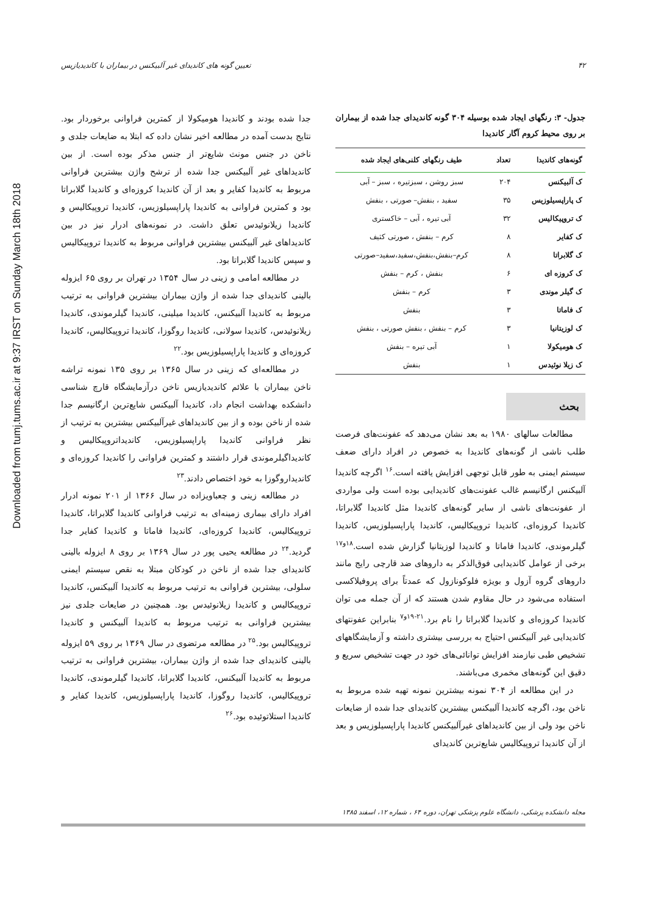Downloaded from tumj.tums.ac.ir at 9:37 IRST on Sunday March 18th 2018
۴۲ تعیین گونه های کاندیدای غیر آلبیکنس در بیماران با کاندیدیازیس
جدول- ۳: رنگهای ایجاد شده بوسیله ۳۰۴ گونه کاندیدای جدا شده از بیماران بر روی محیط کروم آگار کاندیدا
| گونه‌های کاندیدا | تعداد | طیف رنگهای کلنی‌های ایجاد شده |
| --- | --- | --- |
| ک آلبیکنس | ۲۰۴ | سبز روشن ، سبزتیره ، سبز – آبی |
| ک پاراپسیلوزیس | ۳۵ | سفید ، بنفش– صورتی ، بنفش |
| ک تروپیکالیس | ۳۲ | آبی تیره ، آبی – خاکستری |
| ک کفایر | ۸ | کرم – بنفش ، صورتی کثیف |
| ک گلابراتا | ۸ | کرم–بنفش،بنفش،سفید،سفید–صورتی |
| ک کروزه ای | ۶ | بنفش ، کرم – بنفش |
| ک گیلر موندی | ۳ | کرم – بنفش |
| ک فاماتا | ۳ | بنفش |
| ک لوزیتانیا | ۳ | کرم – بنفش ، بنفش صورتی ، بنفش |
| ک هومیکولا | ۱ | آبی تیره – بنفش |
| ک زیلا نوئیدس | ۱ | بنفش |
بحث
مطالعات سالهای ۱۹۸۰ به بعد نشان می‌دهد که عفونت‌های فرصت طلب ناشی از گونه‌های کاندیدا به خصوص در افراد دارای ضعف سیستم ایمنی به طور قابل توجهی افزایش یافته است.<sup>۱۶</sup> اگرچه کاندیدا آلبیکنس ارگانیسم غالب عفونت‌های کاندیدایی بوده است ولی مواردی از عفونت‌های ناشی از سایر گونه‌های کاندیدا مثل کاندیدا گلابراتا، کاندیدا کروزه‌ای، کاندیدا تروپیکالیس، کاندیدا پاراپسیلوزیس، کاندیدا گیلرموندی، کاندیدا فاماتا و کاندیدا لوزیتانیا گزارش شده است.<sup>۱۸و۱۷</sup> برخی از عوامل کاندیدایی فوق‌الذکر به داروهای ضد قارچی رایج مانند داروهای گروه آزول و بویژه فلوکونازول که عمدتاً برای پروفیلاکسی استفاده می‌شود در حال مقاوم شدن هستند که از آن جمله می توان کاندیدا کروزه‌ای و کاندیدا گلابراتا را نام برد.<sup>۲۱-۱۹و۷</sup> بنابراین عفونتهای کاندیدایی غیر آلبیکنس احتیاج به بررسی بیشتری داشته و آزمایشگاههای تشخیص طبی نیازمند افزایش توانائی‌های خود در جهت تشخیص سریع و دقیق این گونه‌های مخمری می‌باشند.
در این مطالعه از ۳۰۴ نمونه بیشترین نمونه تهیه شده مربوط به ناخن بود، اگرچه کاندیدا آلبیکنس بیشترین کاندیدای جدا شده از ضایعات ناخن بود ولی از بین کاندیداهای غیرآلبیکنس کاندیدا پاراپسیلوزیس و بعد از آن کاندیدا تروپیکالیس شایع‌ترین کاندیدای
جدا شده بودند و کاندیدا هومیکولا از کمترین فراوانی برخوردار بود. نتایج بدست آمده در مطالعه اخیر نشان داده که ابتلا به ضایعات جلدی و ناخن در جنس مونث شایع‌تر از جنس مذکر بوده است. از بین کاندیداهای غیر آلبیکنس جدا شده از ترشح واژن بیشترین فراوانی مربوط به کاندیدا کفایر و بعد از آن کاندیدا کروزه‌ای و کاندیدا گلابراتا بود و کمترین فراوانی به کاندیدا پاراپسیلوزیس، کاندیدا تروپیکالیس و کاندیدا زیلانوئیدس تعلق داشت. در نمونه‌های ادرار نیز در بین کاندیداهای غیر آلبیکنس بیشترین فراوانی مربوط به کاندیدا تروپیکالیس و سپس کاندیدا گلابراتا بود.
در مطالعه امامی و زینی در سال ۱۳۵۴ در تهران بر روی ۶۵ ایزوله بالینی کاندیدای جدا شده از واژن بیماران بیشترین فراوانی به ترتیب مربوط به کاندیدا آلبیکنس، کاندیدا میلینی، کاندیدا گیلرموندی، کاندیدا زیلانوئیدس، کاندیدا سولانی، کاندیدا روگوزا، کاندیدا تروپیکالیس، کاندیدا کروزه‌ای و کاندیدا پاراپسیلوزیس بود.<sup>۲۲</sup>
در مطالعه‌ای که زینی در سال ۱۳۶۵ بر روی ۱۳۵ نمونه تراشه ناخن بیماران با علائم کاندیدیازیس ناخن درآزمایشگاه قارچ شناسی دانشکده بهداشت انجام داد، کاندیدا آلبیکنس شایع‌ترین ارگانیسم جدا شده از ناخن بوده و از بین کاندیداهای غیرآلبیکنس بیشترین به ترتیب از نظر فراوانی کاندیدا پاراپسیلوزیس، کاندیداتروپیکالیس و کاندیداگیلرموندی قرار داشتند و کمترین فراوانی را کاندیدا کروزه‌ای و کاندیداروگوزا به خود اختصاص دادند.<sup>۲۳</sup>
در مطالعه زینی و چعباویزاده در سال ۱۳۶۶ از ۲۰۱ نمونه ادرار افراد دارای بیماری زمینه‌ای به ترتیب فراوانی کاندیدا گلابراتا، کاندیدا تروپیکالیس، کاندیدا کروزه‌ای، کاندیدا فاماتا و کاندیدا کفایر جدا گردید.<sup>۲۴</sup> در مطالعه یحیی پور در سال ۱۳۶۹ بر روی ۸ ایزوله بالینی کاندیدای جدا شده از ناخن در کودکان مبتلا به نقص سیستم ایمنی سلولی، بیشترین فراوانی به ترتیب مربوط به کاندیدا آلبیکنس، کاندیدا تروپیکالیس و کاندیدا زیلانوئیدس بود. همچنین در ضایعات جلدی نیز بیشترین فراوانی به ترتیب مربوط به کاندیدا آلبیکنس و کاندیدا تروپیکالیس بود.<sup>۲۵</sup> در مطالعه مرتضوی در سال ۱۳۶۹ بر روی ۵۹ ایزوله بالینی کاندیدای جدا شده از واژن بیماران، بیشترین فراوانی به ترتیب مربوط به کاندیدا آلبیکنس، کاندیدا گلابراتا، کاندیدا گیلرموندی، کاندیدا تروپیکالیس، کاندیدا روگوزا، کاندیدا پاراپسیلوزیس، کاندیدا کفایر و کاندیدا استلاتوئیده بود.<sup>۲۶</sup>
مجله دانشکده پزشکی، دانشگاه علوم پزشکی تهران، دوره ۶۴ ، شماره ۱۲، اسفند ۱۳۸۵